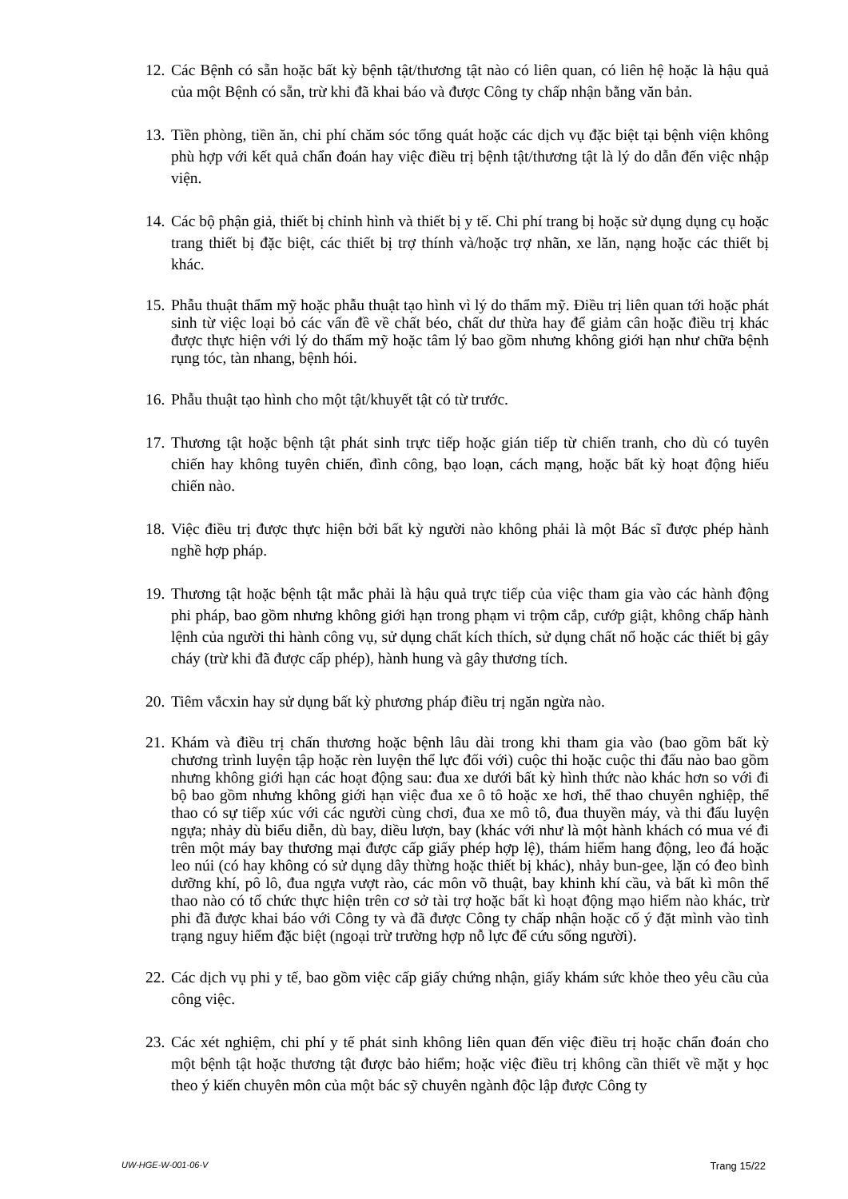12. Các Bệnh có sẵn hoặc bất kỳ bệnh tật/thương tật nào có liên quan, có liên hệ hoặc là hậu quả của một Bệnh có sẵn, trừ khi đã khai báo và được Công ty chấp nhận bằng văn bản.
13. Tiền phòng, tiền ăn, chi phí chăm sóc tổng quát hoặc các dịch vụ đặc biệt tại bệnh viện không phù hợp với kết quả chẩn đoán hay việc điều trị bệnh tật/thương tật là lý do dẫn đến việc nhập viện.
14. Các bộ phận giả, thiết bị chỉnh hình và thiết bị y tế. Chi phí trang bị hoặc sử dụng dụng cụ hoặc trang thiết bị đặc biệt, các thiết bị trợ thính và/hoặc trợ nhãn, xe lăn, nạng hoặc các thiết bị khác.
15. Phẫu thuật thẩm mỹ hoặc phẫu thuật tạo hình vì lý do thẩm mỹ. Điều trị liên quan tới hoặc phát sinh từ việc loại bỏ các vấn đề về chất béo, chất dư thừa hay để giảm cân hoặc điều trị khác được thực hiện với lý do thẩm mỹ hoặc tâm lý bao gồm nhưng không giới hạn như chữa bệnh rụng tóc, tàn nhang, bệnh hói.
16. Phẫu thuật tạo hình cho một tật/khuyết tật có từ trước.
17. Thương tật hoặc bệnh tật phát sinh trực tiếp hoặc gián tiếp từ chiến tranh, cho dù có tuyên chiến hay không tuyên chiến, đình công, bạo loạn, cách mạng, hoặc bất kỳ hoạt động hiếu chiến nào.
18. Việc điều trị được thực hiện bởi bất kỳ người nào không phải là một Bác sĩ được phép hành nghề hợp pháp.
19. Thương tật hoặc bệnh tật mắc phải là hậu quả trực tiếp của việc tham gia vào các hành động phi pháp, bao gồm nhưng không giới hạn trong phạm vi trộm cắp, cướp giật, không chấp hành lệnh của người thi hành công vụ, sử dụng chất kích thích, sử dụng chất nổ hoặc các thiết bị gây cháy (trừ khi đã được cấp phép), hành hung và gây thương tích.
20. Tiêm vắcxin hay sử dụng bất kỳ phương pháp điều trị ngăn ngừa nào.
21. Khám và điều trị chấn thương hoặc bệnh lâu dài trong khi tham gia vào (bao gồm bất kỳ chương trình luyện tập hoặc rèn luyện thể lực đối với) cuộc thi hoặc cuộc thi đấu nào bao gồm nhưng không giới hạn các hoạt động sau: đua xe dưới bất kỳ hình thức nào khác hơn so với đi bộ bao gồm nhưng không giới hạn việc đua xe ô tô hoặc xe hơi, thể thao chuyên nghiệp, thể thao có sự tiếp xúc với các người cùng chơi, đua xe mô tô, đua thuyền máy, và thi đấu luyện ngựa; nhảy dù biểu diễn, dù bay, diều lượn, bay (khác với như là một hành khách có mua vé đi trên một máy bay thương mại được cấp giấy phép hợp lệ), thám hiểm hang động, leo đá hoặc leo núi (có hay không có sử dụng dây thừng hoặc thiết bị khác), nhảy bun-gee, lặn có đeo bình dưỡng khí, pô lô, đua ngựa vượt rào, các môn võ thuật, bay khinh khí cầu, và bất kì môn thể thao nào có tổ chức thực hiện trên cơ sở tài trợ hoặc bất kì hoạt động mạo hiểm nào khác, trừ phi đã được khai báo với Công ty và đã được Công ty chấp nhận hoặc cố ý đặt mình vào tình trạng nguy hiểm đặc biệt (ngoại trừ trường hợp nỗ lực để cứu sống người).
22. Các dịch vụ phi y tế, bao gồm việc cấp giấy chứng nhận, giấy khám sức khỏe theo yêu cầu của công việc.
23. Các xét nghiệm, chi phí y tế phát sinh không liên quan đến việc điều trị hoặc chẩn đoán cho một bệnh tật hoặc thương tật được bảo hiểm; hoặc việc điều trị không cần thiết về mặt y học theo ý kiến chuyên môn của một bác sỹ chuyên ngành độc lập được Công ty
UW-HGE-W-001-06-V Trang 15/22